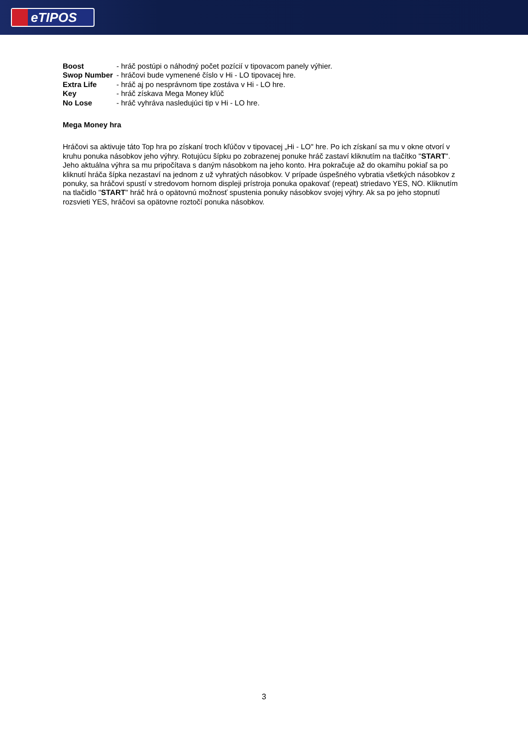eTIPOS
Boost - hráč postúpi o náhodný počet pozícií v tipovacom panely výhier.
Swop Number - hráčovi bude vymenené číslo v Hi - LO tipovacej hre.
Extra Life - hráč aj po nesprávnom tipe zostáva v Hi - LO hre.
Key - hráč získava Mega Money kľúč
No Lose - hráč vyhráva nasledujúci tip v Hi - LO hre.
Mega Money hra
Hráčovi sa aktivuje táto Top hra po získaní troch kľúčov v tipovacej „Hi - LO" hre. Po ich získaní sa mu v okne otvorí v kruhu ponuka násobkov jeho výhry. Rotujúcu šípku po zobrazenej ponuke hráč zastaví kliknutím na tlačítko "START". Jeho aktuálna výhra sa mu pripočítava s daným násobkom na jeho konto. Hra pokračuje až do okamihu pokiaľ sa po kliknutí hráča šípka nezastaví na jednom z už vyhratých násobkov. V prípade úspešného vybratia všetkých násobkov z ponuky, sa hráčovi spustí v stredovom hornom displeji prístroja ponuka opakovať (repeat) striedavo YES, NO. Kliknutím na tlačidlo "START" hráč hrá o opätovnú možnosť spustenia ponuky násobkov svojej výhry. Ak sa po jeho stopnutí rozsvieti YES, hráčovi sa opätovne roztočí ponuka násobkov.
3